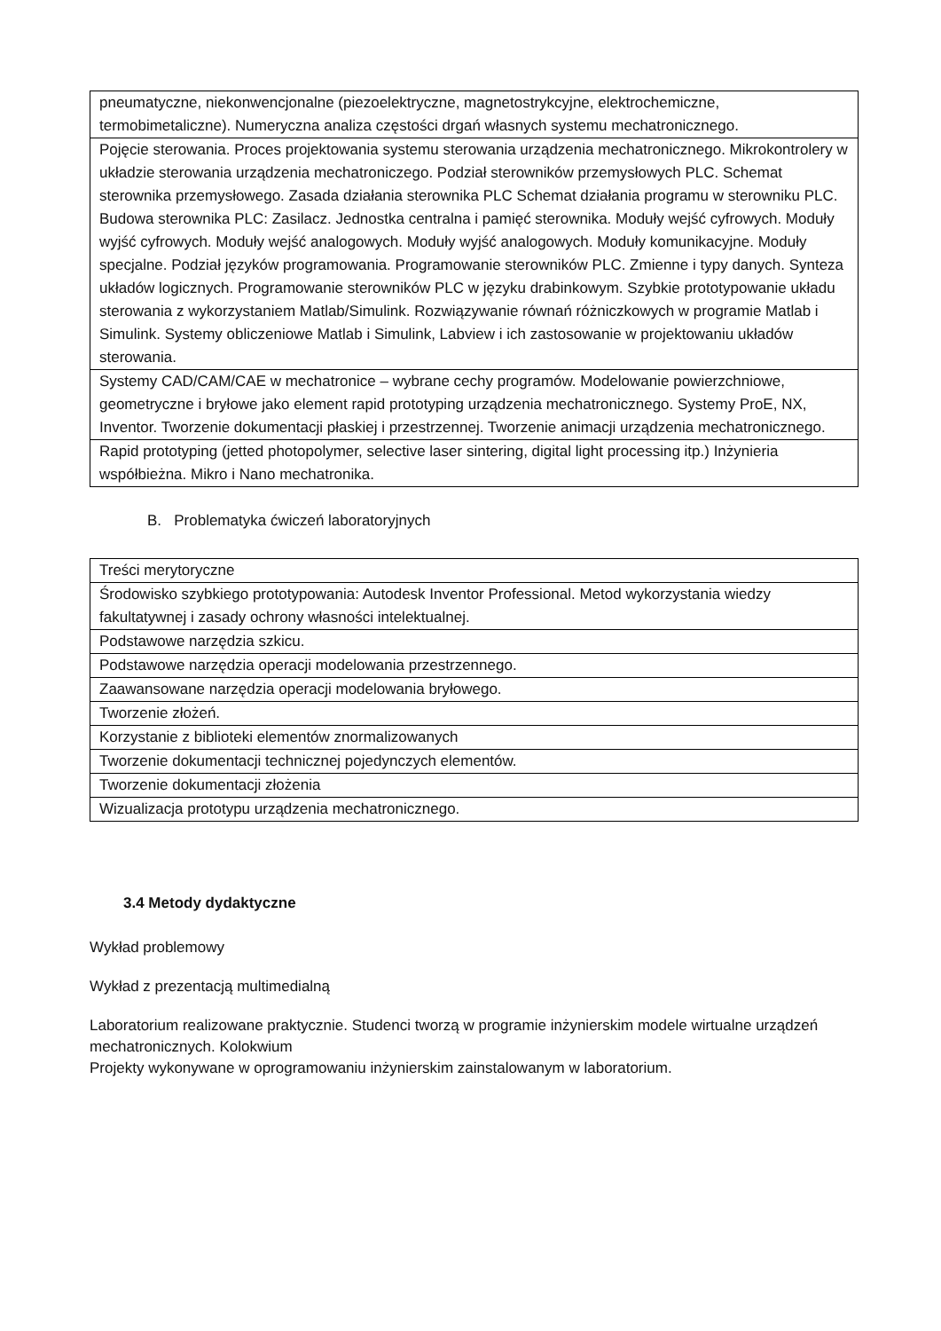| pneumatyczne, niekonwencjonalne (piezoelektryczne, magnetostrykcyjne, elektrochemiczne, termobimetaliczne). Numeryczna analiza częstości drgań własnych systemu mechatronicznego. |
| Pojęcie sterowania. Proces projektowania systemu sterowania urządzenia mechatronicznego. Mikrokontrolery w układzie sterowania urządzenia mechatroniczego. Podział sterowników przemysłowych PLC. Schemat sterownika przemysłowego. Zasada działania sterownika PLC Schemat działania programu w sterowniku PLC. Budowa sterownika PLC: Zasilacz. Jednostka centralna i pamięć sterownika. Moduły wejść cyfrowych. Moduły wyjść cyfrowych. Moduły wejść analogowych. Moduły wyjść analogowych. Moduły komunikacyjne. Moduły specjalne. Podział języków programowania. Programowanie sterowników PLC. Zmienne i typy danych. Synteza układów logicznych. Programowanie sterowników PLC w języku drabinkowym. Szybkie prototypowanie układu sterowania z wykorzystaniem Matlab/Simulink. Rozwiązywanie równań różniczkowych w programie Matlab i Simulink. Systemy obliczeniowe Matlab i Simulink, Labview i ich zastosowanie w projektowaniu układów sterowania. |
| Systemy CAD/CAM/CAE w mechatronice – wybrane cechy programów. Modelowanie powierzchniowe, geometryczne i bryłowe jako element rapid prototyping urządzenia mechatronicznego. Systemy ProE, NX, Inventor. Tworzenie dokumentacji płaskiej i przestrzennej. Tworzenie animacji urządzenia mechatronicznego. |
| Rapid prototyping (jetted photopolymer, selective laser sintering, digital light processing itp.) Inżynieria współbieżna. Mikro i Nano mechatronika. |
B. Problematyka ćwiczeń laboratoryjnych
| Treści merytoryczne |
| Środowisko szybkiego prototypowania: Autodesk Inventor Professional. Metod wykorzystania wiedzy fakultatywnej i zasady ochrony własności intelektualnej. |
| Podstawowe narzędzia szkicu. |
| Podstawowe narzędzia operacji modelowania przestrzennego. |
| Zaawansowane narzędzia operacji modelowania bryłowego. |
| Tworzenie złożeń. |
| Korzystanie z biblioteki elementów znormalizowanych |
| Tworzenie dokumentacji technicznej pojedynczych elementów. |
| Tworzenie dokumentacji złożenia |
| Wizualizacja prototypu urządzenia mechatronicznego. |
3.4 Metody dydaktyczne
Wykład problemowy
Wykład z prezentacją multimedialną
Laboratorium realizowane praktycznie. Studenci tworzą w programie inżynierskim modele wirtualne urządzeń mechatronicznych. Kolokwium
Projekty wykonywane w oprogramowaniu inżynierskim zainstalowanym w laboratorium.